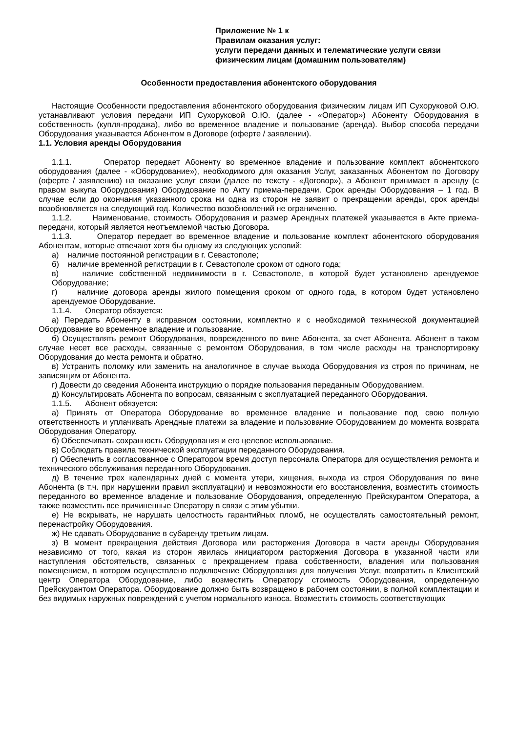Приложение № 1 к
Правилам оказания услуг:
услуги передачи данных и телематические услуги связи
физическим лицам (домашним пользователям)
Особенности предоставления абонентского оборудования
Настоящие Особенности предоставления абонентского оборудования физическим лицам ИП Сухоруковой О.Ю. устанавливают условия передачи ИП Сухоруковой О.Ю. (далее - «Оператор») Абоненту Оборудования в собственность (купля-продажа), либо во временное владение и пользование (аренда). Выбор способа передачи Оборудования указывается Абонентом в Договоре (оферте / заявлении).
1.1. Условия аренды Оборудования
1.1.1. Оператор передает Абоненту во временное владение и пользование комплект абонентского оборудования (далее - «Оборудование»), необходимого для оказания Услуг, заказанных Абонентом по Договору (оферте / заявлению) на оказание услуг связи (далее по тексту - «Договор»), а Абонент принимает в аренду (с правом выкупа Оборудования) Оборудование по Акту приема-передачи. Срок аренды Оборудования – 1 год. В случае если до окончания указанного срока ни одна из сторон не заявит о прекращении аренды, срок аренды возобновляется на следующий год. Количество возобновлений не ограниченно.
1.1.2. Наименование, стоимость Оборудования и размер Арендных платежей указывается в Акте приема-передачи, который является неотъемлемой частью Договора.
1.1.3. Оператор передает во временное владение и пользование комплект абонентского оборудования Абонентам, которые отвечают хотя бы одному из следующих условий:
а) наличие постоянной регистрации в г. Севастополе;
б) наличие временной регистрации в г. Севастополе сроком от одного года;
в) наличие собственной недвижимости в г. Севастополе, в которой будет установлено арендуемое Оборудование;
г) наличие договора аренды жилого помещения сроком от одного года, в котором будет установлено арендуемое Оборудование.
1.1.4. Оператор обязуется:
а) Передать Абоненту в исправном состоянии, комплектно и с необходимой технической документацией Оборудование во временное владение и пользование.
б) Осуществлять ремонт Оборудования, поврежденного по вине Абонента, за счет Абонента. Абонент в таком случае несет все расходы, связанные с ремонтом Оборудования, в том числе расходы на транспортировку Оборудования до места ремонта и обратно.
в) Устранить поломку или заменить на аналогичное в случае выхода Оборудования из строя по причинам, не зависящим от Абонента.
г) Довести до сведения Абонента инструкцию о порядке пользования переданным Оборудованием.
д) Консультировать Абонента по вопросам, связанным с эксплуатацией переданного Оборудования.
1.1.5. Абонент обязуется:
а) Принять от Оператора Оборудование во временное владение и пользование под свою полную ответственность и уплачивать Арендные платежи за владение и пользование Оборудованием до момента возврата Оборудования Оператору.
б) Обеспечивать сохранность Оборудования и его целевое использование.
в) Соблюдать правила технической эксплуатации переданного Оборудования.
г) Обеспечить в согласованное с Оператором время доступ персонала Оператора для осуществления ремонта и технического обслуживания переданного Оборудования.
д) В течение трех календарных дней с момента утери, хищения, выхода из строя Оборудования по вине Абонента (в т.ч. при нарушении правил эксплуатации) и невозможности его восстановления, возместить стоимость переданного во временное владение и пользование Оборудования, определенную Прейскурантом Оператора, а также возместить все причиненные Оператору в связи с этим убытки.
е) Не вскрывать, не нарушать целостность гарантийных пломб, не осуществлять самостоятельный ремонт, перенастройку Оборудования.
ж) Не сдавать Оборудование в субаренду третьим лицам.
з) В момент прекращения действия Договора или расторжения Договора в части аренды Оборудования независимо от того, какая из сторон явилась инициатором расторжения Договора в указанной части или наступления обстоятельств, связанных с прекращением права собственности, владения или пользования помещением, в котором осуществлено подключение Оборудования для получения Услуг, возвратить в Клиентский центр Оператора Оборудование, либо возместить Оператору стоимость Оборудования, определенную Прейскурантом Оператора. Оборудование должно быть возвращено в рабочем состоянии, в полной комплектации и без видимых наружных повреждений с учетом нормального износа. Возместить стоимость соответствующих